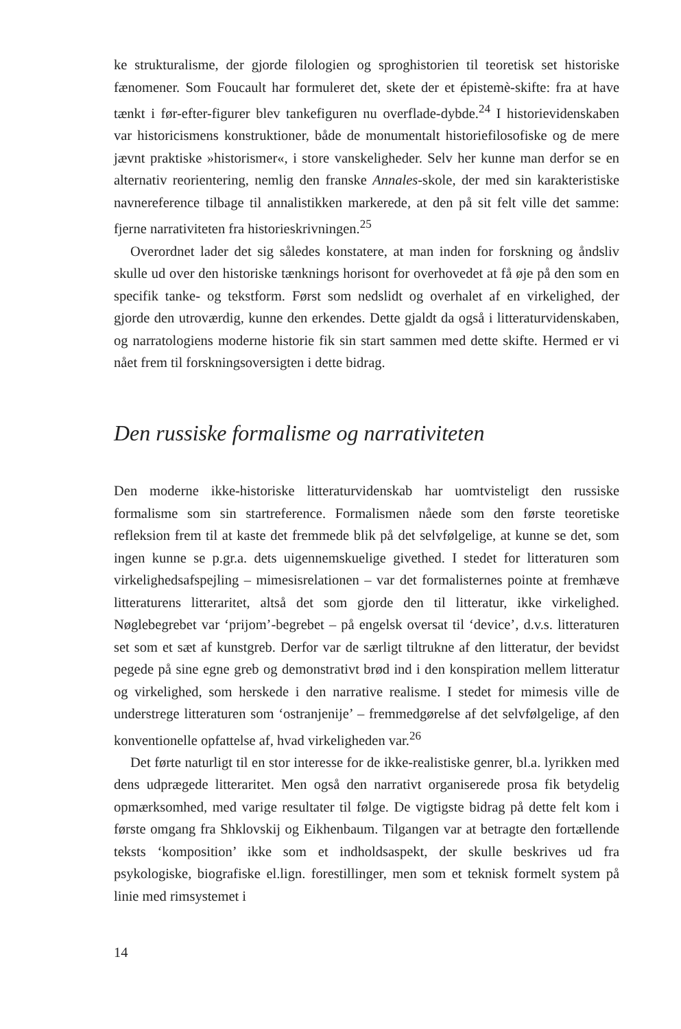ke strukturalisme, der gjorde filologien og sproghistorien til teoretisk set historiske fænomener. Som Foucault har formuleret det, skete der et épistemè-skifte: fra at have tænkt i før-efter-figurer blev tankefiguren nu overflade-dybde.<sup>24</sup> I historievidenskaben var historicismens konstruktioner, både de monumentalt historiefilosofiske og de mere jævnt praktiske »historismer«, i store vanskeligheder. Selv her kunne man derfor se en alternativ reorientering, nemlig den franske Annales-skole, der med sin karakteristiske navnereference tilbage til annalistikken markerede, at den på sit felt ville det samme: fjerne narrativiteten fra historieskrivningen.<sup>25</sup>
Overordnet lader det sig således konstatere, at man inden for forskning og åndsliv skulle ud over den historiske tænknings horisont for overhovedet at få øje på den som en specifik tanke- og tekstform. Først som nedslidt og overhalet af en virkelighed, der gjorde den utroværdig, kunne den erkendes. Dette gjaldt da også i litteraturvidenskaben, og narratologiens moderne historie fik sin start sammen med dette skifte. Hermed er vi nået frem til forskningsoversigten i dette bidrag.
Den russiske formalisme og narrativiteten
Den moderne ikke-historiske litteraturvidenskab har uomtvisteligt den russiske formalisme som sin startreference. Formalismen nåede som den første teoretiske refleksion frem til at kaste det fremmede blik på det selvfølgelige, at kunne se det, som ingen kunne se p.gr.a. dets uigennemskuelige givethed. I stedet for litteraturen som virkelighedsafspejling – mimesisrelationen – var det formalisternes pointe at fremhæve litteraturens litteraritet, altså det som gjorde den til litteratur, ikke virkelighed. Nøglebegrebet var ‘prijom’-begrebet – på engelsk oversat til ‘device’, d.v.s. litteraturen set som et sæt af kunstgreb. Derfor var de særligt tiltrukne af den litteratur, der bevidst pegede på sine egne greb og demonstrativt brød ind i den konspiration mellem litteratur og virkelighed, som herskede i den narrative realisme. I stedet for mimesis ville de understrege litteraturen som ‘ostranjenije’ – fremmedgørelse af det selvfølgelige, af den konventionelle opfattelse af, hvad virkeligheden var.<sup>26</sup>
Det førte naturligt til en stor interesse for de ikke-realistiske genrer, bl.a. lyrikken med dens udprægede litteraritet. Men også den narrativt organiserede prosa fik betydelig opmærksomhed, med varige resultater til følge. De vigtigste bidrag på dette felt kom i første omgang fra Shklovskij og Eikhenbaum. Tilgangen var at betragte den fortællende teksts ‘komposition’ ikke som et indholdsaspekt, der skulle beskrives ud fra psykologiske, biografiske el.lign. forestillinger, men som et teknisk formelt system på linie med rimsystemet i
14